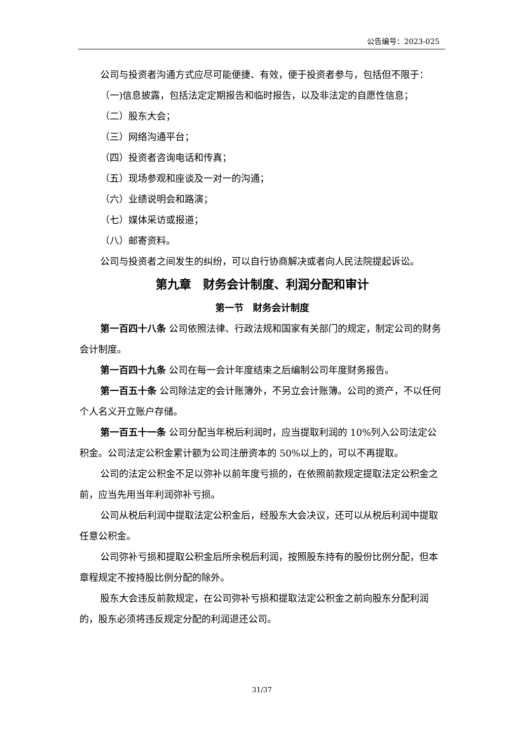公告编号：2023-025
公司与投资者沟通方式应尽可能便捷、有效，便于投资者参与，包括但不限于：
（一)信息披露，包括法定定期报告和临时报告，以及非法定的自愿性信息；
（二）股东大会；
（三）网络沟通平台；
（四）投资者咨询电话和传真；
（五）现场参观和座谈及一对一的沟通；
（六）业绩说明会和路演；
（七）媒体采访或报道；
（八）邮寄资料。
公司与投资者之间发生的纠纷，可以自行协商解决或者向人民法院提起诉讼。
第九章　财务会计制度、利润分配和审计
第一节　财务会计制度
第一百四十八条 公司依照法律、行政法规和国家有关部门的规定，制定公司的财务会计制度。
第一百四十九条 公司在每一会计年度结束之后编制公司年度财务报告。
第一百五十条 公司除法定的会计账簿外，不另立会计账簿。公司的资产，不以任何个人名义开立账户存储。
第一百五十一条 公司分配当年税后利润时，应当提取利润的 10%列入公司法定公积金。公司法定公积金累计额为公司注册资本的 50%以上的，可以不再提取。
公司的法定公积金不足以弥补以前年度亏损的，在依照前款规定提取法定公积金之前，应当先用当年利润弥补亏损。
公司从税后利润中提取法定公积金后，经股东大会决议，还可以从税后利润中提取任意公积金。
公司弥补亏损和提取公积金后所余税后利润，按照股东持有的股份比例分配，但本章程规定不按持股比例分配的除外。
股东大会违反前款规定，在公司弥补亏损和提取法定公积金之前向股东分配利润的，股东必须将违反规定分配的利润退还公司。
31/37